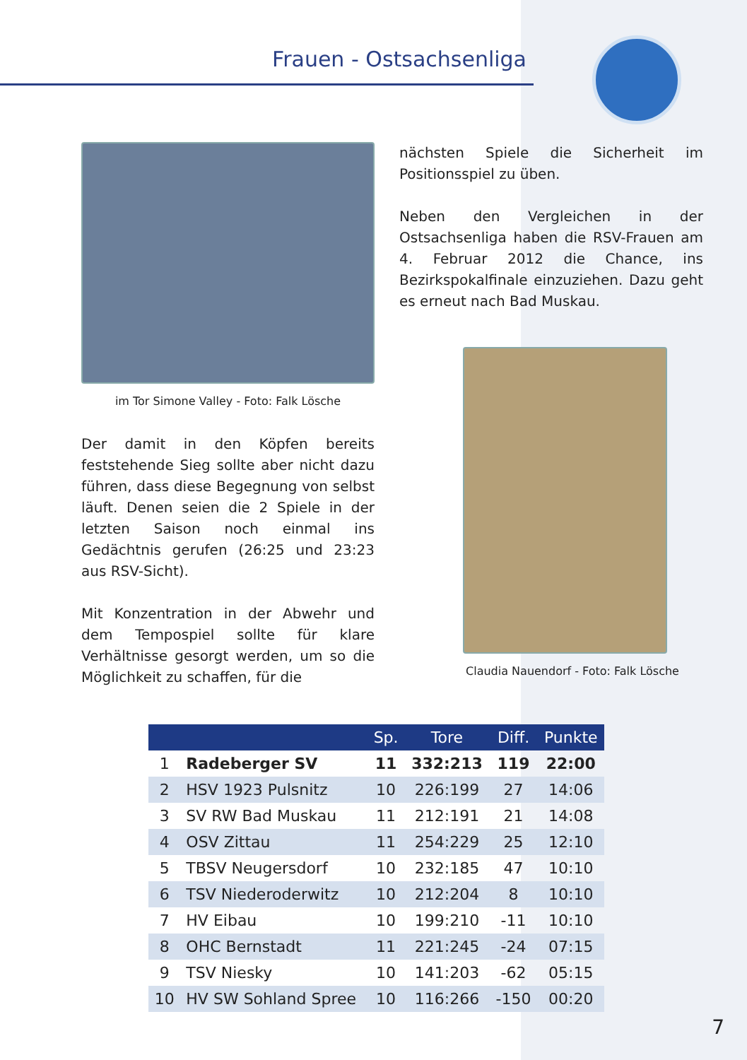Frauen - Ostsachsenliga
im Tor Simone Valley - Foto: Falk Lösche
Der damit in den Köpfen bereits feststehende Sieg sollte aber nicht dazu führen, dass diese Begegnung von selbst läuft. Denen seien die 2 Spiele in der letzten Saison noch einmal ins Gedächtnis gerufen (26:25 und 23:23 aus RSV-Sicht).
Mit Konzentration in der Abwehr und dem Tempospiel sollte für klare Verhältnisse gesorgt werden, um so die Möglichkeit zu schaffen, für die
nächsten Spiele die Sicherheit im Positionsspiel zu üben.
Neben den Vergleichen in der Ostsachsenliga haben die RSV-Frauen am 4. Februar 2012 die Chance, ins Bezirkspokalfinale einzuziehen. Dazu geht es erneut nach Bad Muskau.
Claudia Nauendorf - Foto: Falk Lösche
| | | Sp. | Tore | Diff. | Punkte |
| --- | --- | --- | --- | --- | --- |
| 1 | Radeberger SV | 11 | 332:213 | 119 | 22:00 |
| 2 | HSV 1923 Pulsnitz | 10 | 226:199 | 27 | 14:06 |
| 3 | SV RW Bad Muskau | 11 | 212:191 | 21 | 14:08 |
| 4 | OSV Zittau | 11 | 254:229 | 25 | 12:10 |
| 5 | TBSV Neugersdorf | 10 | 232:185 | 47 | 10:10 |
| 6 | TSV Niederoderwitz | 10 | 212:204 | 8 | 10:10 |
| 7 | HV Eibau | 10 | 199:210 | -11 | 10:10 |
| 8 | OHC Bernstadt | 11 | 221:245 | -24 | 07:15 |
| 9 | TSV Niesky | 10 | 141:203 | -62 | 05:15 |
| 10 | HV SW Sohland Spree | 10 | 116:266 | -150 | 00:20 |
7